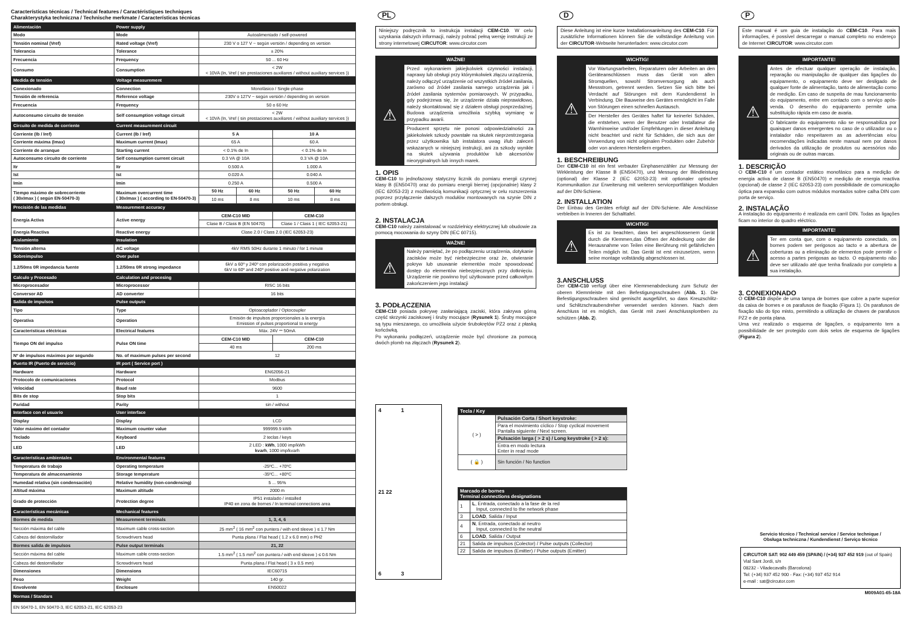Características técnicas / Technical features / Caractéristiques techniques
Charakterystyka techniczna / Technische merkmate / Características técnicas
| Alimentación | Power supply | | | | |
| Modo | Mode | Autoalimentado / self-powered | | | |
| Tensión nominal (Vref) | Rated voltage (Vref) | 230 V o 127 V ~ según versión / depending on version | | | |
| Tolerancia | Tolerance | ± 20% | | | |
| Frecuencia | Frequency | 50 ... 60 Hz | | | |
| Consumo | Consumption | < 2W < 10VA (In, Vref ( sin prestaciones auxiliares / without auxiliary services )) | | | |
| Medida de tensión | Voltage measurement | | | | |
| Conexionado | Connection | Monofásico / Single-phase | | | |
| Tensión de referencia | Reference voltage | 230V o 127V ~ según versión / depending on version | | | |
| Frecuencia | Frequency | 50 o 60 Hz | | | |
| Autoconsumo circuito de tensión | Self consumption voltage circuit | < 2W < 10VA (In, Vref ( sin prestaciones auxiliares / without auxiliary services )) | | | |
| Circuito de medida de corriente | Current measurement circuit | | | | |
| Corriente (Ib / Iref) | Current (Ib / Iref) | 5 A | | 10 A | |
| Corriente máxima (Imax) | Maximum current (Imax) | 65 A | | 60 A | |
| Corriente de arranque | Starting current | < 0.1% de In | | < 0.1% de In | |
| Autoconsumo circuito de corriente | Self consumption current circuit | 0.3 VA @ 10A | | 0.3 VA @ 10A | |
| Itr | Itr | 0.500 A | | 1.000 A | |
| Ist | Ist | 0.020 A | | 0.040 A | |
| Imin | Imin | 0.250 A | | 0.500 A | |
| Tiempo máximo de sobrecorriente ( 30xImax ) ( según EN-50470-3) | Maximum overcurrent time ( 30xImax ) ( according to EN-50470-3) | 50 Hz | 60 Hz | 50 Hz | 60 Hz |
| | | 10 ms | 8 ms | 10 ms | 8 ms |
| Precisión de las medidas | Measurement accuracy | | | | |
| Energía Activa | Active energy | CEM-C10 MID | | CEM-C10 | |
| | | Clase B / Class B (EN 50470) | | Clase 1 / Class 1 ( IEC 62053-21) | |
| Energía Reactiva | Reactive energy | Clase 2.0 / Class 2.0 (IEC 62053-23) | | | |
| Aislamiento | Insulation | | | | |
| Tensión alterna | AC voltage | 4kV RMS 50Hz durante 1 minuto / for 1 minute | | | |
| Sobreimpulso | Over pulse | | | | |
| 1.2/50ms 0R impedancia fuente | 1.2/50ms 0R strong impedance | 6kV a 60º y 240º con polarización positiva y negativa 6kV to 60º and 240º positive and negative polarization | | | |
| Calculo y Procesado | Calculation and procesing | | | | |
| Microprocesador | Microprocessor | RISC 16 bits | | | |
| Conversor AD | AD converter | 16 bits | | | |
| Salida de impulsos | Pulse outputs | | | | |
| Tipo | Type | Optoacoplador / Optocoupler | | | |
| Operativa | Operation | Emisión de impulsos proporcionales a la energía Emission of pulses proportional to energy | | | |
| Características eléctricas | Electrical features | Máx. 24V ⎓ 50mA | | | |
| Tiempo ON del impulso | Pulse ON time | CEM-C10 MID | | CEM-C10 | |
| | | 40 ms | | 200 ms | |
| Nº de impulsos máximos por segundo | No. of maximum pulses per second | 12 | | | |
| Puerto IR (Puerto de servicio) | IR port ( Service port ) | | | | |
| Hardware | Hardware | EN62056-21 | | | |
| Protocolo de comunicaciones | Protocol | Modbus | | | |
| Velocidad | Baud rate | 9600 | | | |
| Bits de stop | Stop bits | 1 | | | |
| Paridad | Parity | sin / without | | | |
| Interface con el usuario | User interface | | | | |
| Display | Display | LCD | | | |
| Valor máximo del contador | Maximum counter value | 999999.9 kWh | | | |
| Teclado | Keyboard | 2 teclas / keys | | | |
| LED | LED | 2 LED : kWh , 1000 imp/kWh kvarh , 1000 imp/kvarh | | | |
| Características ambientales | Environmental features | | | | |
| Temperatura de trabajo | Operating temperature | -25ºC... +70ºC | | | |
| Temperatura de almacenamiento | Storage temperature | -35ºC... +80ºC | | | |
| Humedad relativa (sin condensación) | Relative humidity (non-condensing) | 5 ... 95% | | | |
| Altitud máxima | Maximum altitude | 2000 m | | | |
| Grado de protección | Protection degree | IP51 instalado / installed IP40 en zona de bornes / In terminal connections area | | | |
| Características mecánicas | Mechanical features | | | | |
| Bormes de medida | Measurement terminals | 1, 3, 4, 6 | | | |
| Sección máxima del cable | Maximum cable cross-section | 25 mm<sup>2</sup> ( 16 mm<sup>2</sup> con puntera / with end sleeve ) ≤ 1.7 Nm | | | |
| Cabeza del destornillador | Screwdrivers head | Punta plana / Flat head ( 1.2 x 6.0 mm) o PH2 | | | |
| Bormes salida de impulsos | Pulse output terminals | 21, 22 | | | |
| Sección máxima del cable | Maximum cable cross-section | 1.5 mm<sup>2</sup> ( 1.5 mm<sup>2</sup> con puntera / with end sleeve ) ≤ 0.6 Nm | | | |
| Cabeza del destornillador | Screwdrivers head | Punta plana / Flat head ( 3 x 0.5 mm) | | | |
| Dimensiones | Dimensions | IEC60715 | | | |
| Peso | Weight | 140 gr. | | | |
| Envolvente | Enclosure | EN50022 | | | |
| Normas / Standars | | | | | |
| EN 50470-1, EN 50470-3, IEC 62053-21, IEC 62053-23 | | | | | |
PL
Niniejszy podręcznik to instrukcja instalacji CEM-C10. W celu uzyskania dalszych informacji, należy pobrać pełną wersję instrukcji ze strony internetowej CIRCUTOR: www.circutor.com
WAŻNE!
⚠
Przed wykonaniem jakiejkolwiek czynności instalacji, naprawy lub obsługi przy którymkolwiek złączu urządzenia, należy odłączyć urządzenie od wszystkich źródeł zasilania, zarówno od źródeł zasilania samego urządzenia jak i źródeł zasilania systemów pomiarowych. W przypadku, gdy podejrzewa się, że urządzenie działa nieprawidłowo, należy skontaktować się z działem obsługi posprzedażnej. Budowa urządzenia umożliwia szybką wymianę w przypadku awarii.
Producent sprzętu nie ponosi odpowiedzialności za jakiekolwiek szkody powstałe na skutek nieprzestrzegania przez użytkownika lub instalatora uwag i/lub zaleceń wskazanych w niniejszej instrukcji, ani za szkody wynikłe na skutek używania produktów lub akcesoriów nieoryginalnych lub innych marek.
1. OPIS
CEM-C10 to jednofazowy statyczny licznik do pomiaru energii czynnej klasy B (EN50470) oraz do pomiaru energii biernej (opcjonalnie) klasy 2 (IEC 62053-23) z możliwością komunikacji optycznej w celu rozszerzenia poprzez przyłączenie dalszych modułów montowanych na szynie DIN z portem obsługi.
2. INSTALACJA
CEM-C10 należy zainstalować w rozdzielnicy elektrycznej lub obudowie za pomocą mocowania do szyny DIN (IEC 60715).
WAŻNE!
⚠
Należy pamiętać, że po podłączeniu urządzenia, dotykanie zacisków może być niebezpieczne oraz że, otwieranie pokryw lub usuwanie elementów może spowodować dostęp do elementów niebezpiecznych przy dotknięciu. Urządzenie nie powinno być użytkowane przed całkowitym zakończeniem jego instalacji
3. PODŁĄCZENIA
CEM-C10 posiada pokrywę zasłaniającą zaciski, która zakrywa górną część skrzynki zaciskowej i śruby mocujące (Rysunek 1). Śruby mocujące są typu mieszanego, co umożliwia użycie śrubokrętów PZ2 oraz z płaską końcówką.
Po wykonaniu podłączeń, urządzenie może być chronione za pomocą dwóch plomb na złączach (Rysunek 2).
D
Diese Anleitung ist eine kurze Installationsanleitung des CEM-C10. Für zusätzliche Informationen können Sie die vollständige Anleitung von der CIRCUTOR-Webseite herunterladen: www.circutor.com
WICHTIG!
⚠
Vor Wartungsarbeiten, Reparaturen oder Arbeiten an den Geräteanschlüssen muss das Gerät von allen Stromquellen, sowohl Stromversorgung als auch Messstrom, getrennt werden. Setzen Sie sich bitte bei Verdacht auf Störungen mit dem Kundendienst in Verbindung. Die Bauweise des Gerätes ermöglicht im Falle von Störungen einen schnellen Austausch.
Der Hersteller des Gerätes haftet für keinerlei Schäden, die entstehen, wenn der Benutzer oder Installateur die Warnhinweise und/oder Empfehlungen in dieser Anleitung nicht beachtet und nicht für Schäden, die sich aus der Verwendung von nicht originalen Produkten oder Zubehör oder von anderen Herstellern ergeben.
1. BESCHREIBUNG
Der CEM-C10 ist ein fest verbauter Einphasenzähler zur Messung der Wirkleistung der Klasse B (EN50470), und Messung der Blindleistung (optional) der Klasse 2 (IEC 62053-23) mit optionaler optischer Kommunikation zur Erweiterung mit weiteren serviceportfähigen Modulen auf der DIN-Schiene.
2. INSTALLATION
Der Einbau des Gerätes erfolgt auf der DIN-Schiene. Alle Anschlüsse verbleiben in Inneren der Schalttafel.
WICHTIG!
⚠
Es ist zu beachten, dass bei angeschlossenem Gerät durch die Klemmen,das Öffnen der Abdeckung oder die Herausnahme von Teilen eine Berührung mit gefährlichen Teilen möglich ist. Das Gerät ist erst einzusetzen, wenn seine montage vollständig abgeschlossen ist.
3.ANSCHLUSS
Der CEM-C10 verfügt über eine Klemmenabdeckung zum Schutz der oberen Klemmleiste mit den Befestigungsschrauben (Abb. 1). Die Befestigungsschrauben sind gemischt ausgeführt, so dass Kreuzschlitz- und Schlitzschraubendreher verwendet werden können. Nach dem Anschluss ist es möglich, das Gerät mit zwei Anschlussplomben zu schützen (Abb. 2).
P
Este manual é um guia de instalação do CEM-C10. Para mais informações, é possível descarregar o manual completo no endereço de Internet CIRCUTOR: www.circutor.com
IMPORTANTE!
⚠
Antes de efectuar qualquer operação de instalação, reparação ou manipulação de qualquer das ligações do equipamento, o equipamento deve ser desligado de qualquer fonte de alimentação, tanto de alimentação como de medição. Em caso de suspeita de mau funcionamento do equipamento, entre em contacto com o serviço após-venda. O desenho do equipamento permite uma substituição rápida em caso de avaria.
O fabricante do equipamento não se responsabiliza por quaisquer danos emergentes no caso de o utilizador ou o instalador não respeitarem as as advertências e/ou recomendações indicadas neste manual nem por danos derivados da utilização de produtos ou acessórios não originais ou de outras marcas.
1. DESCRIÇÃO
O CEM-C10 é um contador estático monofásico para a medição de energia activa de classe B (EN50470) e medição de energia reactiva (opcional) de classe 2 (IEC 62053-23) com possibilidade de comunicação óptica para expansão com outros módulos montados sobre calha DIN com porta de serviço.
2. INSTALAÇÃO
A instalação do equipamento é realizada em carril DIN. Todas as ligações ficam no interior do quadro eléctrico.
IMPORTANTE!
⚠
Ter em conta que, com o equipamento conectado, os bornes podem ser perigosos ao tacto e a abertura de coberturas ou a eliminação de elementos pode permitir o acesso a partes perigosas ao tacto. O equipamento não deve ser utilizado até que tenha finalizado por completo a sua instalação.
3. CONEXIONADO
O CEM-C10 dispõe de uma tampa de bornes que cobre a parte superior da caixa de bornes e os parafusos de fixação (Figura 1). Os parafusos de fixação são do tipo misto, permitindo a utilização de chaves de parafusos PZ2 e de ponta plana.
Uma vez realizado o esquema de ligações, o equipamento tem a possibilidade de ser protegido com dois selos de esquema de ligações (Figura 2).
4 1
21 22
6 3
| Tecla / Key | |
| ( > ) | Pulsación Corta / Short keystroke: |
| | Para el movimiento cíclico / Stop cyclical movement Pantalla siguiente / Next screen. |
| | Pulsación larga ( > 2 s) / Long keystroke ( > 2 s): |
| | Entra en modo lectura Enter in read mode |
| ( 🔒 ) | Sin función / No function |
| Marcado de bornes Terminal connections designations | |
| 1 | L , Entrada, conectado a la fase de la red Input, connected to the network phase |
| 3 | LOAD , Salida / Input |
| 4 | N , Entrada, conectado al neutro Input, connected to the neutral |
| 6 | LOAD , Salida / Output |
| 21 | Salida de impulsos (Colector) / Pulse outputs (Collector) |
| 22 | Salida de impulsos (Emitter) / Pulse outputs (Emitter) |
Servicio técnico / Technical service / Service technique /
Obsługa techniczna / Kundendienst / Serviço técnico
CIRCUTOR SAT: 902 449 459 (SPAIN) / (+34) 937 452 919 (out of Spain)
Vial Sant Jordi, s/n
08232 - Viladecavalls (Barcelona)
Tel: (+34) 937 452 900 - Fax: (+34) 937 452 914
e-mail : sat@circutor.com
M009A01-65-18A